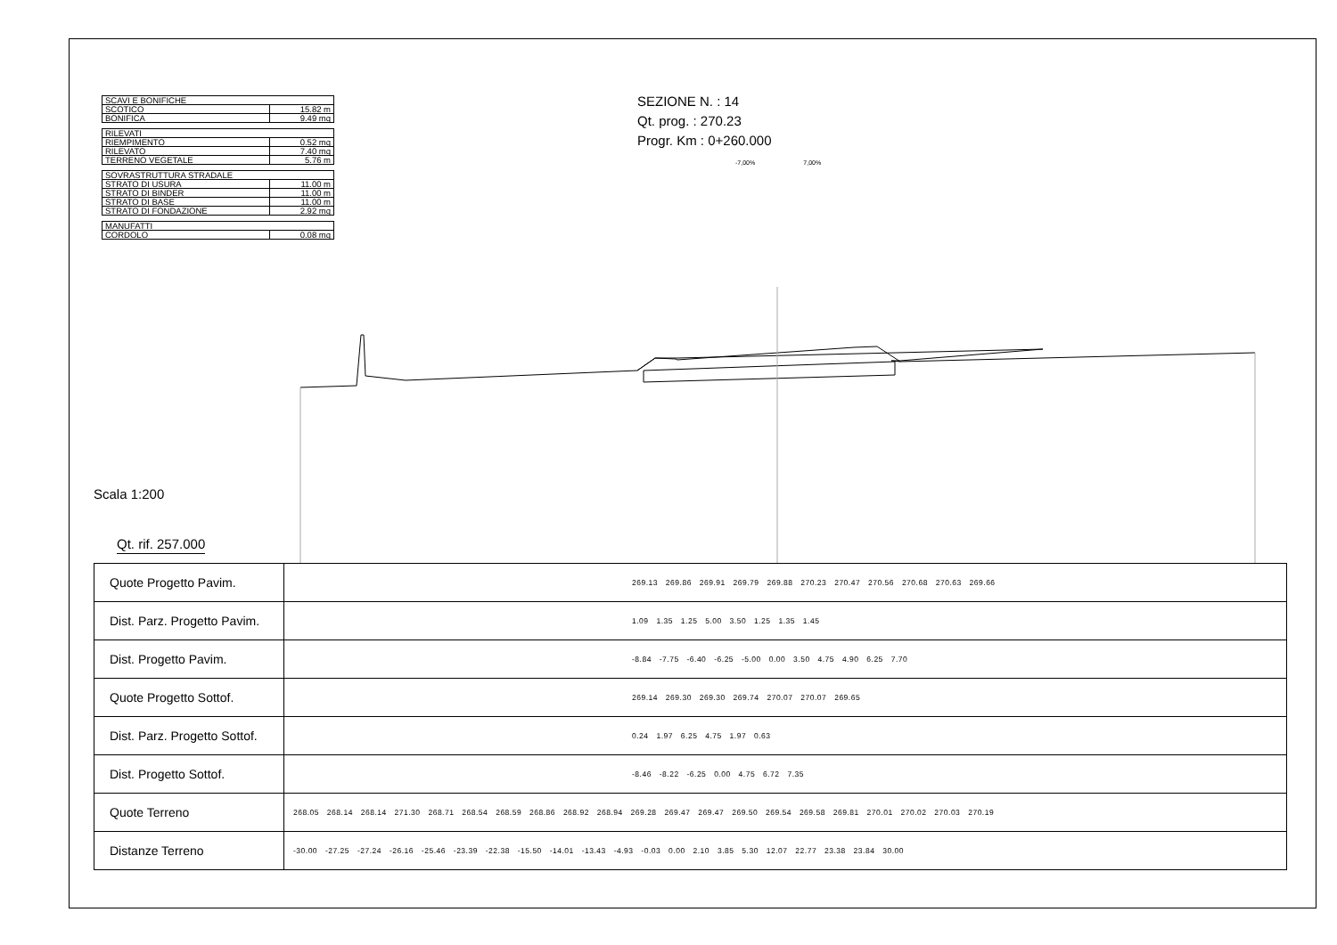| SCAVI E BONIFICHE | |
| SCOTICO | 15.82 m |
| BONIFICA | 9.49 mq |
| RILEVATI | |
| RIEMPIMENTO | 0.52 mq |
| RILEVATO | 7.40 mq |
| TERRENO VEGETALE | 5.76 m |
| SOVRASTRUTTURA STRADALE | |
| STRATO DI USURA | 11.00 m |
| STRATO DI BINDER | 11.00 m |
| STRATO DI BASE | 11.00 m |
| STRATO DI FONDAZIONE | 2.92 mq |
| MANUFATTI | |
| CORDOLO | 0.08 mq |
SEZIONE N. : 14
Qt. prog. : 270.23
Progr. Km : 0+260.000
-7,00% 7,00%
Scala 1:200
Qt. rif. 257.000
| Quote Progetto Pavim. | 269.13 269.86 269.91 269.79 269.88 270.23 270.47 270.56 270.68 270.63 269.66 |
| Dist. Parz. Progetto Pavim. | 1.09 1.35 1.25 5.00 3.50 1.25 1.35 1.45 |
| Dist. Progetto Pavim. | -8.84 -7.75 -6.40 -6.25 -5.00 0.00 3.50 4.75 4.90 6.25 7.70 |
| Quote Progetto Sottof. | 269.14 269.30 269.30 269.74 270.07 270.07 269.65 |
| Dist. Parz. Progetto Sottof. | 0.24 1.97 6.25 4.75 1.97 0.63 |
| Dist. Progetto Sottof. | -8.46 -8.22 -6.25 0.00 4.75 6.72 7.35 |
| Quote Terreno | 268.05 268.14 268.14 271.30 268.71 268.54 268.59 268.86 268.92 268.94 269.28 269.47 269.47 269.50 269.54 269.58 269.81 270.01 270.02 270.03 270.19 |
| Distanze Terreno | -30.00 -27.25 -27.24 -26.16 -25.46 -23.39 -22.38 -15.50 -14.01 -13.43 -4.93 -0.03 0.00 2.10 3.85 5.30 12.07 22.77 23.38 23.84 30.00 |